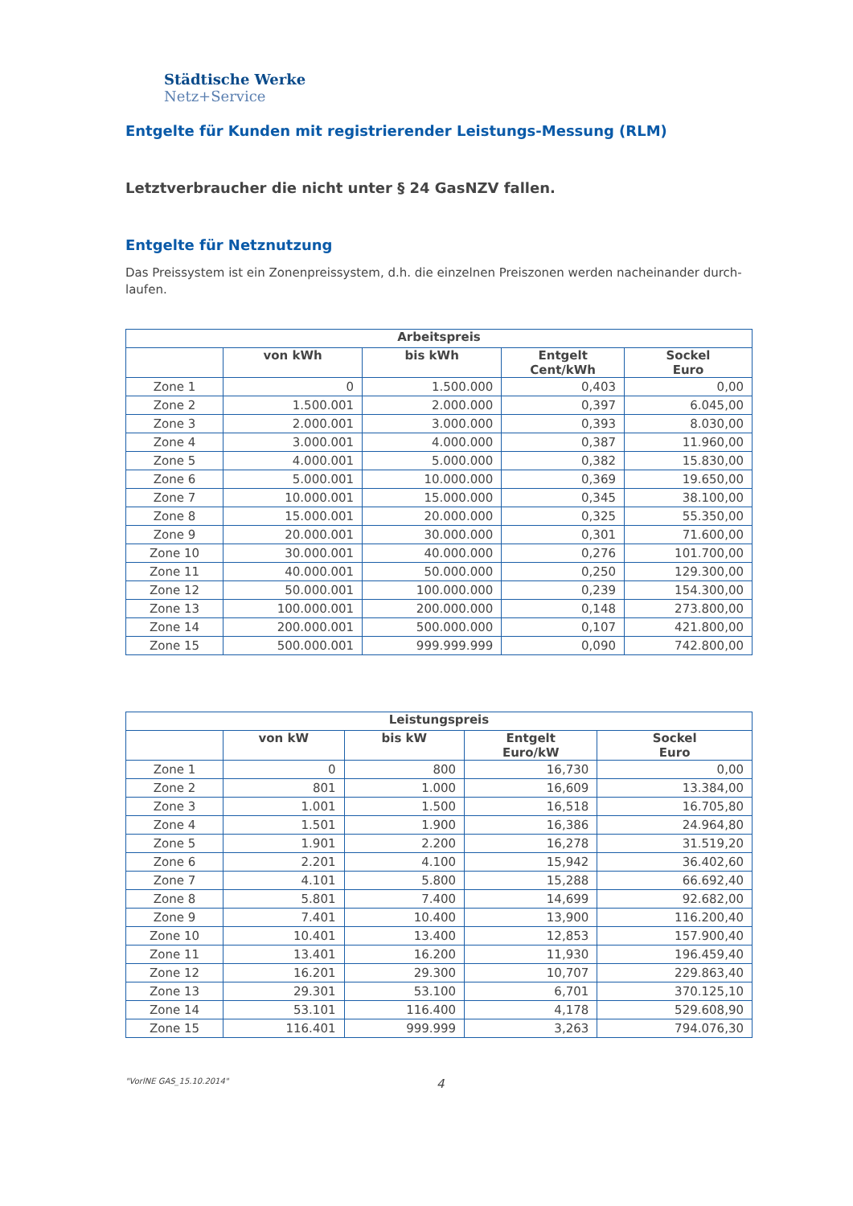Städtische Werke
Netz+Service
Entgelte für Kunden mit registrierender Leistungs-Messung (RLM)
Letztverbraucher die nicht unter § 24 GasNZV fallen.
Entgelte für Netznutzung
Das Preissystem ist ein Zonenpreissystem, d.h. die einzelnen Preiszonen werden nacheinander durch-laufen.
| Arbeitspreis | | | | |
| --- | --- | --- | --- | --- |
| | von kWh | bis kWh | Entgelt Cent/kWh | Sockel Euro |
| Zone 1 | 0 | 1.500.000 | 0,403 | 0,00 |
| Zone 2 | 1.500.001 | 2.000.000 | 0,397 | 6.045,00 |
| Zone 3 | 2.000.001 | 3.000.000 | 0,393 | 8.030,00 |
| Zone 4 | 3.000.001 | 4.000.000 | 0,387 | 11.960,00 |
| Zone 5 | 4.000.001 | 5.000.000 | 0,382 | 15.830,00 |
| Zone 6 | 5.000.001 | 10.000.000 | 0,369 | 19.650,00 |
| Zone 7 | 10.000.001 | 15.000.000 | 0,345 | 38.100,00 |
| Zone 8 | 15.000.001 | 20.000.000 | 0,325 | 55.350,00 |
| Zone 9 | 20.000.001 | 30.000.000 | 0,301 | 71.600,00 |
| Zone 10 | 30.000.001 | 40.000.000 | 0,276 | 101.700,00 |
| Zone 11 | 40.000.001 | 50.000.000 | 0,250 | 129.300,00 |
| Zone 12 | 50.000.001 | 100.000.000 | 0,239 | 154.300,00 |
| Zone 13 | 100.000.001 | 200.000.000 | 0,148 | 273.800,00 |
| Zone 14 | 200.000.001 | 500.000.000 | 0,107 | 421.800,00 |
| Zone 15 | 500.000.001 | 999.999.999 | 0,090 | 742.800,00 |
| Leistungspreis | | | | |
| --- | --- | --- | --- | --- |
| | von kW | bis kW | Entgelt Euro/kW | Sockel Euro |
| Zone 1 | 0 | 800 | 16,730 | 0,00 |
| Zone 2 | 801 | 1.000 | 16,609 | 13.384,00 |
| Zone 3 | 1.001 | 1.500 | 16,518 | 16.705,80 |
| Zone 4 | 1.501 | 1.900 | 16,386 | 24.964,80 |
| Zone 5 | 1.901 | 2.200 | 16,278 | 31.519,20 |
| Zone 6 | 2.201 | 4.100 | 15,942 | 36.402,60 |
| Zone 7 | 4.101 | 5.800 | 15,288 | 66.692,40 |
| Zone 8 | 5.801 | 7.400 | 14,699 | 92.682,00 |
| Zone 9 | 7.401 | 10.400 | 13,900 | 116.200,40 |
| Zone 10 | 10.401 | 13.400 | 12,853 | 157.900,40 |
| Zone 11 | 13.401 | 16.200 | 11,930 | 196.459,40 |
| Zone 12 | 16.201 | 29.300 | 10,707 | 229.863,40 |
| Zone 13 | 29.301 | 53.100 | 6,701 | 370.125,10 |
| Zone 14 | 53.101 | 116.400 | 4,178 | 529.608,90 |
| Zone 15 | 116.401 | 999.999 | 3,263 | 794.076,30 |
"VorlNE GAS_15.10.2014" 4